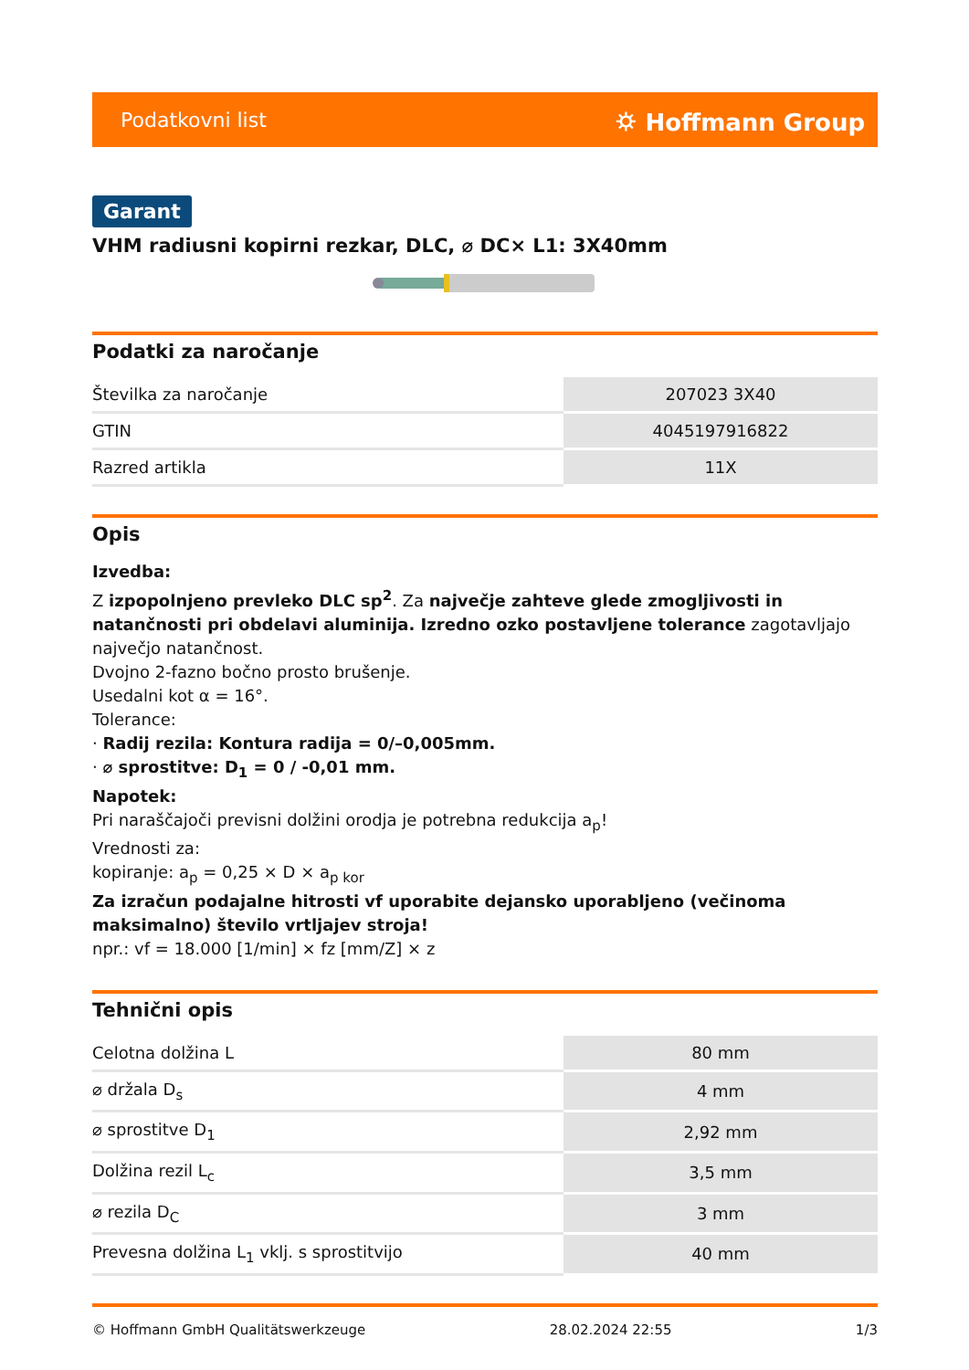Podatkovni list ⛭ Hoffmann Group
Garant
VHM radiusni kopirni rezkar, DLC, ⌀ DC× L1: 3X40mm
Podatki za naročanje
| Številka za naročanje | 207023 3X40 |
| GTIN | 4045197916822 |
| Razred artikla | 11X |
Opis
Izvedba:
Z izpopolnjeno prevleko DLC sp<sup>2</sup>. Za največje zahteve glede zmogljivosti in natančnosti pri obdelavi aluminija. Izredno ozko postavljene tolerance zagotavljajo največjo natančnost.
Dvojno 2-fazno bočno prosto brušenje.
Usedalni kot α = 16°.
Tolerance:
· Radij rezila: Kontura radija = 0/–0,005mm.
· ⌀ sprostitve: D<sub>1</sub> = 0 / -0,01 mm.
Napotek:
Pri naraščajoči previsni dolžini orodja je potrebna redukcija a<sub>p</sub>!
Vrednosti za:
kopiranje: a<sub>p</sub> = 0,25 × D × a<sub>p kor</sub>
Za izračun podajalne hitrosti vf uporabite dejansko uporabljeno (večinoma maksimalno) število vrtljajev stroja!
npr.: vf = 18.000 [1/min] × fz [mm/Z] × z
Tehnični opis
| Celotna dolžina L | 80 mm |
| ⌀ držala D<sub>s</sub> | 4 mm |
| ⌀ sprostitve D<sub>1</sub> | 2,92 mm |
| Dolžina rezil L<sub>c</sub> | 3,5 mm |
| ⌀ rezila D<sub>C</sub> | 3 mm |
| Prevesna dolžina L<sub>1</sub> vklj. s sprostitvijo | 40 mm |
© Hoffmann GmbH Qualitätswerkzeuge 28.02.2024 22:55 1/3